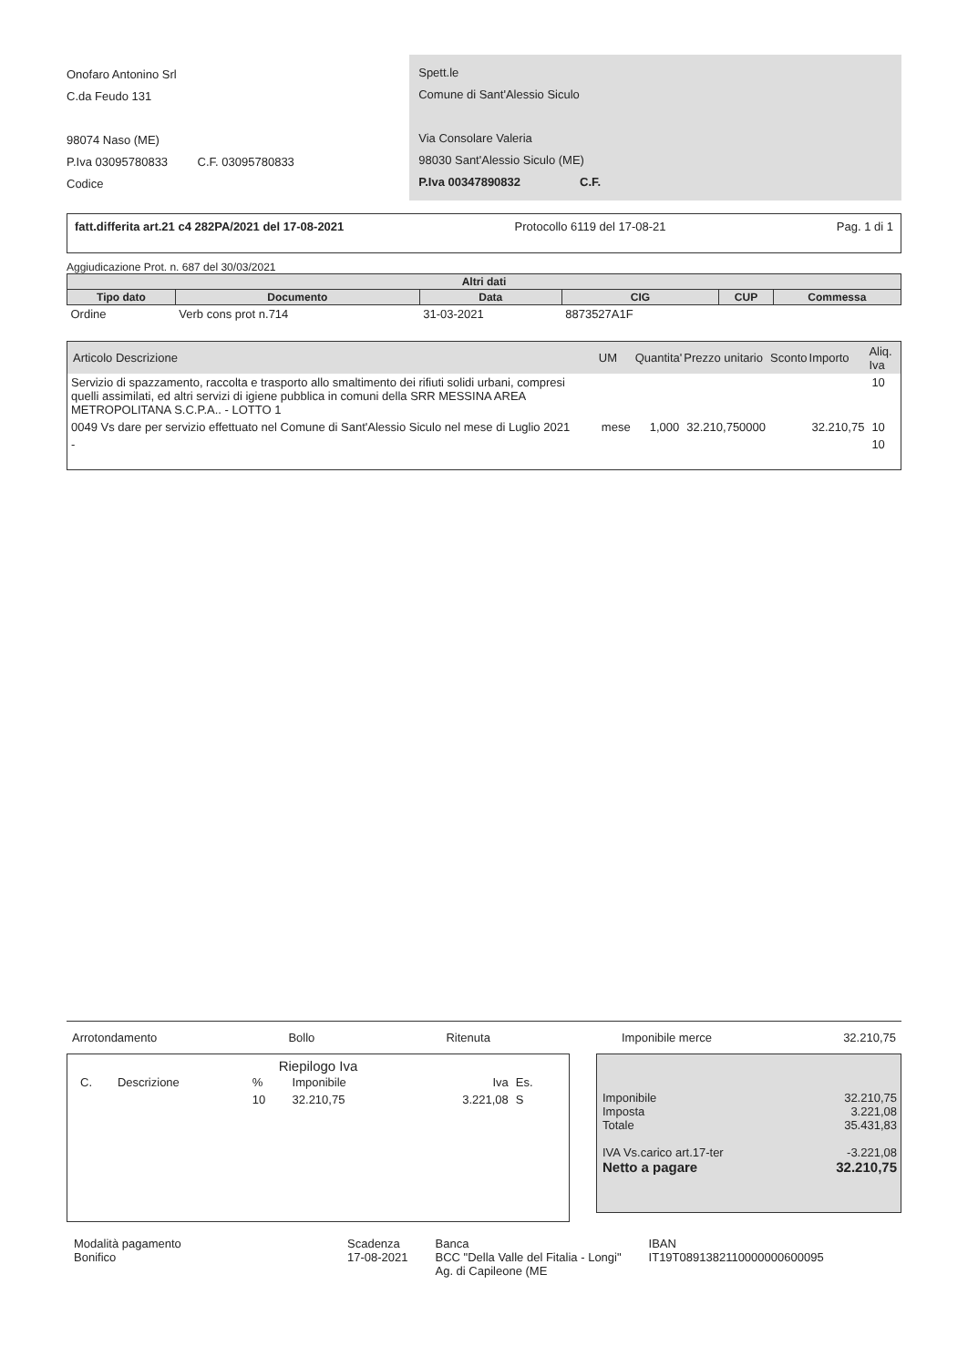Onofaro Antonino Srl
C.da Feudo 131
98074 Naso (ME)
P.Iva 03095780833 C.F. 03095780833
Codice
Spett.le
Comune di Sant'Alessio Siculo
Via Consolare Valeria
98030 Sant'Alessio Siculo (ME)
P.Iva 00347890832 C.F.
fatt.differita art.21 c4 282PA/2021 del 17-08-2021 Protocollo 6119 del 17-08-21 Pag. 1 di 1
Aggiudicazione Prot. n. 687 del 30/03/2021
| Altri dati | | | | | |
| --- | --- | --- | --- | --- | --- |
| Tipo dato | Documento | Data | CIG | CUP | Commessa |
| Ordine | Verb cons prot n.714 | 31-03-2021 | 8873527A1F | | |
| Articolo Descrizione | UM | Quantita' | Prezzo unitario | Sconto | Importo | Aliq. Iva |
| --- | --- | --- | --- | --- | --- | --- |
| Servizio di spazzamento, raccolta e trasporto allo smaltimento dei rifiuti solidi urbani, compresi quelli assimilati, ed altri servizi di igiene pubblica in comuni della SRR MESSINA AREA METROPOLITANA S.C.P.A.. - LOTTO 1 | | | | | | 10 |
| 0049 Vs dare per servizio effettuato nel Comune di Sant'Alessio Siculo nel mese di Luglio 2021 | mese | 1,000 | 32.210,750000 | | 32.210,75 | 10 |
| - | | | | | | 10 |
Arrotondamento Bollo Ritenuta Imponibile merce 32.210,75
Riepilogo Iva
| C. | Descrizione | % | Imponibile | Iva | Es. |
| | | 10 | 32.210,75 | 3.221,08 | S |
Imponibile 32.210,75
Imposta 3.221,08
Totale 35.431,83
IVA Vs.carico art.17-ter -3.221,08
Netto a pagare 32.210,75
Modalità pagamento
Bonifico
Scadenza
17-08-2021
Banca
BCC "Della Valle del Fitalia - Longi"
Ag. di Capileone (ME
IBAN
IT19T0891382110000000600095